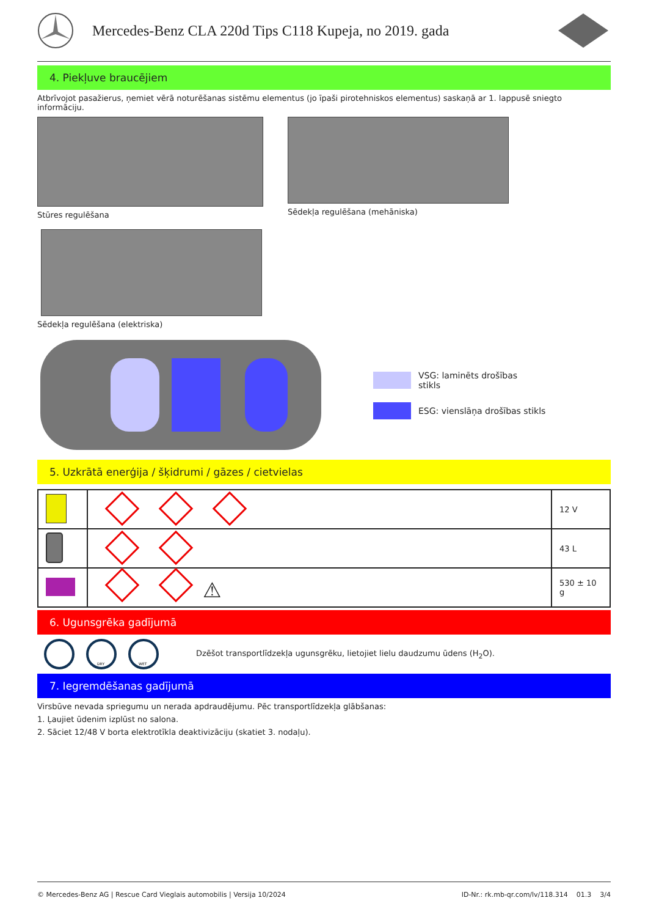Mercedes-Benz CLA 220d Tips C118 Kupeja, no 2019. gada
4. Piekļuve braucējiem
Atbrīvojot pasažierus, ņemiet vērā noturēšanas sistēmu elementus (jo īpaši pirotehniskos elementus) saskaņā ar 1. lappusē sniegto informāciju.
Stūres regulēšana Sēdekļa regulēšana (mehāniska)
Sēdekļa regulēšana (elektriska)
VSG: laminēts drošības
stikls
ESG: vienslāņa drošības stikls
5. Uzkrātā enerģija / šķidrumi / gāzes / cietvielas
| | | 12 V |
| | | 43 L |
| | ⚠ | 530 ± 10 g |
6. Ugunsgrēka gadījumā
DRY
WET
Dzēšot transportlīdzekļa ugunsgrēku, lietojiet lielu daudzumu ūdens (H<sub>2</sub>O).
7. Iegremdēšanas gadījumā
Virsbūve nevada spriegumu un nerada apdraudējumu. Pēc transportlīdzekļa glābšanas:
1. Ļaujiet ūdenim izplūst no salona.
2. Sāciet 12/48 V borta elektrotīkla deaktivizāciju (skatiet 3. nodaļu).
© Mercedes-Benz AG | Rescue Card Vieglais automobilis | Versija 10/2024 ID-Nr.: rk.mb-qr.com/lv/118.314 01.3 3/4